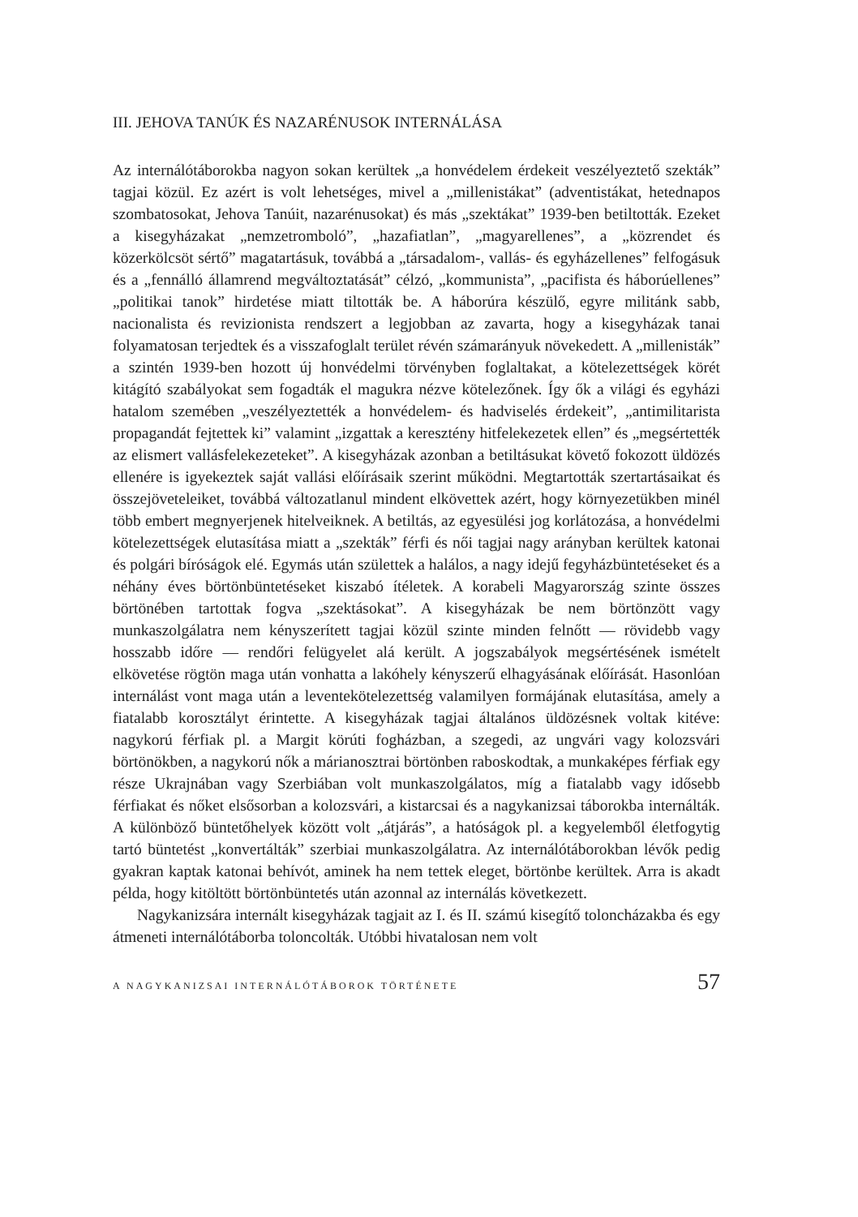III. JEHOVA TANÚK ÉS NAZARÉNUSOK INTERNÁLÁSA
Az internálótáborokba nagyon sokan kerültek „a honvédelem érdekeit veszélyeztető szekták” tagjai közül. Ez azért is volt lehetséges, mivel a „millenistákat” (adventistákat, hetednapos szombatosokat, Jehova Tanúit, nazarénusokat) és más „szektákat” 1939-ben betiltották. Ezeket a kisegyházakat „nemzetromboló”, „hazafiatlan”, „magyarellenes”, a „közrendet és közerkölcsöt sértő” magatartásuk, továbbá a „társadalom-, vallás- és egyházellenes” felfogásuk és a „fennálló államrend megváltoztatását” célzó, „kommunista”, „pacifista és háborúellenes” „politikai tanok” hirdetése miatt tiltották be. A háborúra készülő, egyre militánk sabb, nacionalista és revizionista rendszert a legjobban az zavarta, hogy a kisegyházak tanai folyamatosan terjedtek és a visszafoglalt terület révén számarányuk növekedett. A „millenisták” a szintén 1939-ben hozott új honvédelmi törvényben foglaltakat, a kötelezettségek körét kitágító szabályokat sem fogadták el magukra nézve kötelezőnek. Így ők a világi és egyházi hatalom szemében „veszélyeztették a honvédelem- és hadviselés érdekeit”, „antimilitarista propagandát fejtettek ki” valamint „izgattak a keresztény hitfelekezetek ellen” és „megsértették az elismert vallásfelekezeteket”. A kisegyházak azonban a betiltásukat követő fokozott üldözés ellenére is igyekeztek saját vallási előírásaik szerint működni. Megtartották szertartásaikat és összejöveteleiket, továbbá változatlanul mindent elkövettek azért, hogy környezetükben minél több embert megnyerjenek hitelveiknek. A betiltás, az egyesülési jog korlátozása, a honvédelmi kötelezettségek elutasítása miatt a „szekták” férfi és női tagjai nagy arányban kerültek katonai és polgári bíróságok elé. Egymás után születtek a halálos, a nagy idejű fegyházbüntetéseket és a néhány éves börtönbüntetéseket kiszabó ítéletek. A korabeli Magyarország szinte összes börtönében tartottak fogva „szektásokat”. A kisegyházak be nem börtönzött vagy munkaszolgálatra nem kényszerített tagjai közül szinte minden felnőtt — rövidebb vagy hosszabb időre — rendőri felügyelet alá került. A jogszabályok megsértésének ismételt elkövetése rögtön maga után vonhatta a lakóhely kényszerű elhagyásának előírását. Hasonlóan internálást vont maga után a leventekötelezettség valamilyen formájának elutasítása, amely a fiatalabb korosztályt érintette. A kisegyházak tagjai általános üldözésnek voltak kitéve: nagykorú férfiak pl. a Margit körúti fogházban, a szegedi, az ungvári vagy kolozsvári börtönökben, a nagykorú nők a márianosztrai börtönben raboskodtak, a munkaképes férfiak egy része Ukrajnában vagy Szerbiában volt munkaszolgálatos, míg a fiatalabb vagy idősebb férfiakat és nőket elsősorban a kolozsvári, a kistarcsai és a nagykanizsai táborokba internálták. A különböző büntetőhelyek között volt „átjárás”, a hatóságok pl. a kegyelemből életfogytig tartó büntetést „konvertálták” szerbiai munkaszolgálatra. Az internálótáborokban lévők pedig gyakran kaptak katonai behívót, aminek ha nem tettek eleget, börtönbe kerültek. Arra is akadt példa, hogy kitöltött börtönbüntetés után azonnal az internálás következett.
Nagykanizsára internált kisegyházak tagjait az I. és II. számú kisegítő toloncházakba és egy átmeneti internálótáborba toloncolták. Utóbbi hivatalosan nem volt
A NAGYKANIZSAI INTERNÁLÓTÁBOROK TÖRTÉNETE 57